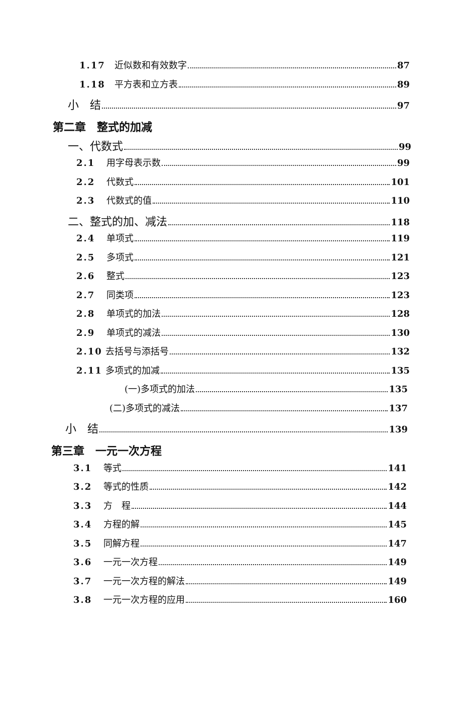1.17 近似数和有效数字 87
1.18 平方表和立方表 89
小　结 97
第二章　整式的加减
一、代数式 99
2.1 用字母表示数 99
2.2 代数式 101
2.3 代数式的值 110
二、整式的加、减法 118
2.4 单项式 119
2.5 多项式 121
2.6 整式 123
2.7 同类项 123
2.8 单项式的加法 128
2.9 单项式的减法 130
2.10 去括号与添括号 132
2.11 多项式的加减 135
(一)多项式的加法 135
(二)多项式的减法 137
小　结 139
第三章　一元一次方程
3.1 等式 141
3.2 等式的性质 142
3.3 方　程 144
3.4 方程的解 145
3.5 同解方程 147
3.6 一元一次方程 149
3.7 一元一次方程的解法 149
3.8 一元一次方程的应用 160